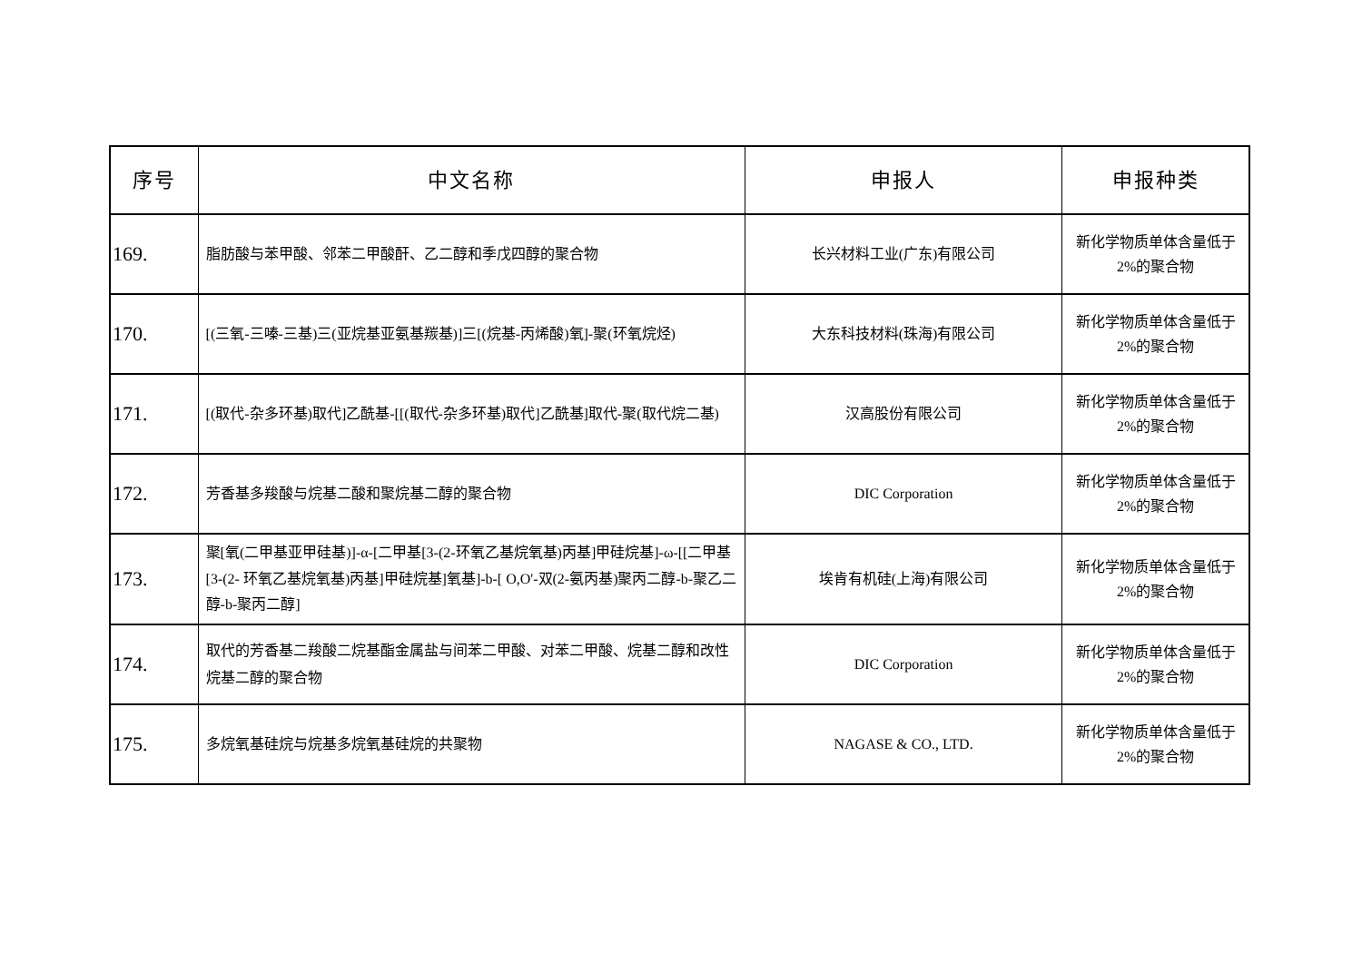| 序号 | 中文名称 | 申报人 | 申报种类 |
| --- | --- | --- | --- |
| 169. | 脂肪酸与苯甲酸、邻苯二甲酸酐、乙二醇和季戊四醇的聚合物 | 长兴材料工业(广东)有限公司 | 新化学物质单体含量低于 2%的聚合物 |
| 170. | [(三氧-三嗪-三基)三(亚烷基亚氨基羰基)]三[(烷基-丙烯酸)氧]-聚(环氧烷烃) | 大东科技材料(珠海)有限公司 | 新化学物质单体含量低于 2%的聚合物 |
| 171. | [(取代-杂多环基)取代]乙酰基-[[(取代-杂多环基)取代]乙酰基]取代-聚(取代烷二基) | 汉高股份有限公司 | 新化学物质单体含量低于 2%的聚合物 |
| 172. | 芳香基多羧酸与烷基二酸和聚烷基二醇的聚合物 | DIC Corporation | 新化学物质单体含量低于 2%的聚合物 |
| 173. | 聚[氧(二甲基亚甲硅基)]-α-[二甲基[3-(2-环氧乙基烷氧基)丙基]甲硅烷基]-ω-[[二甲基[3-(2- 环氧乙基烷氧基)丙基]甲硅烷基]氧基]-b-[ O,O'-双(2-氨丙基)聚丙二醇-b-聚乙二醇-b-聚丙二醇] | 埃肯有机硅(上海)有限公司 | 新化学物质单体含量低于 2%的聚合物 |
| 174. | 取代的芳香基二羧酸二烷基酯金属盐与间苯二甲酸、对苯二甲酸、烷基二醇和改性烷基二醇的聚合物 | DIC Corporation | 新化学物质单体含量低于 2%的聚合物 |
| 175. | 多烷氧基硅烷与烷基多烷氧基硅烷的共聚物 | NAGASE & CO., LTD. | 新化学物质单体含量低于 2%的聚合物 |